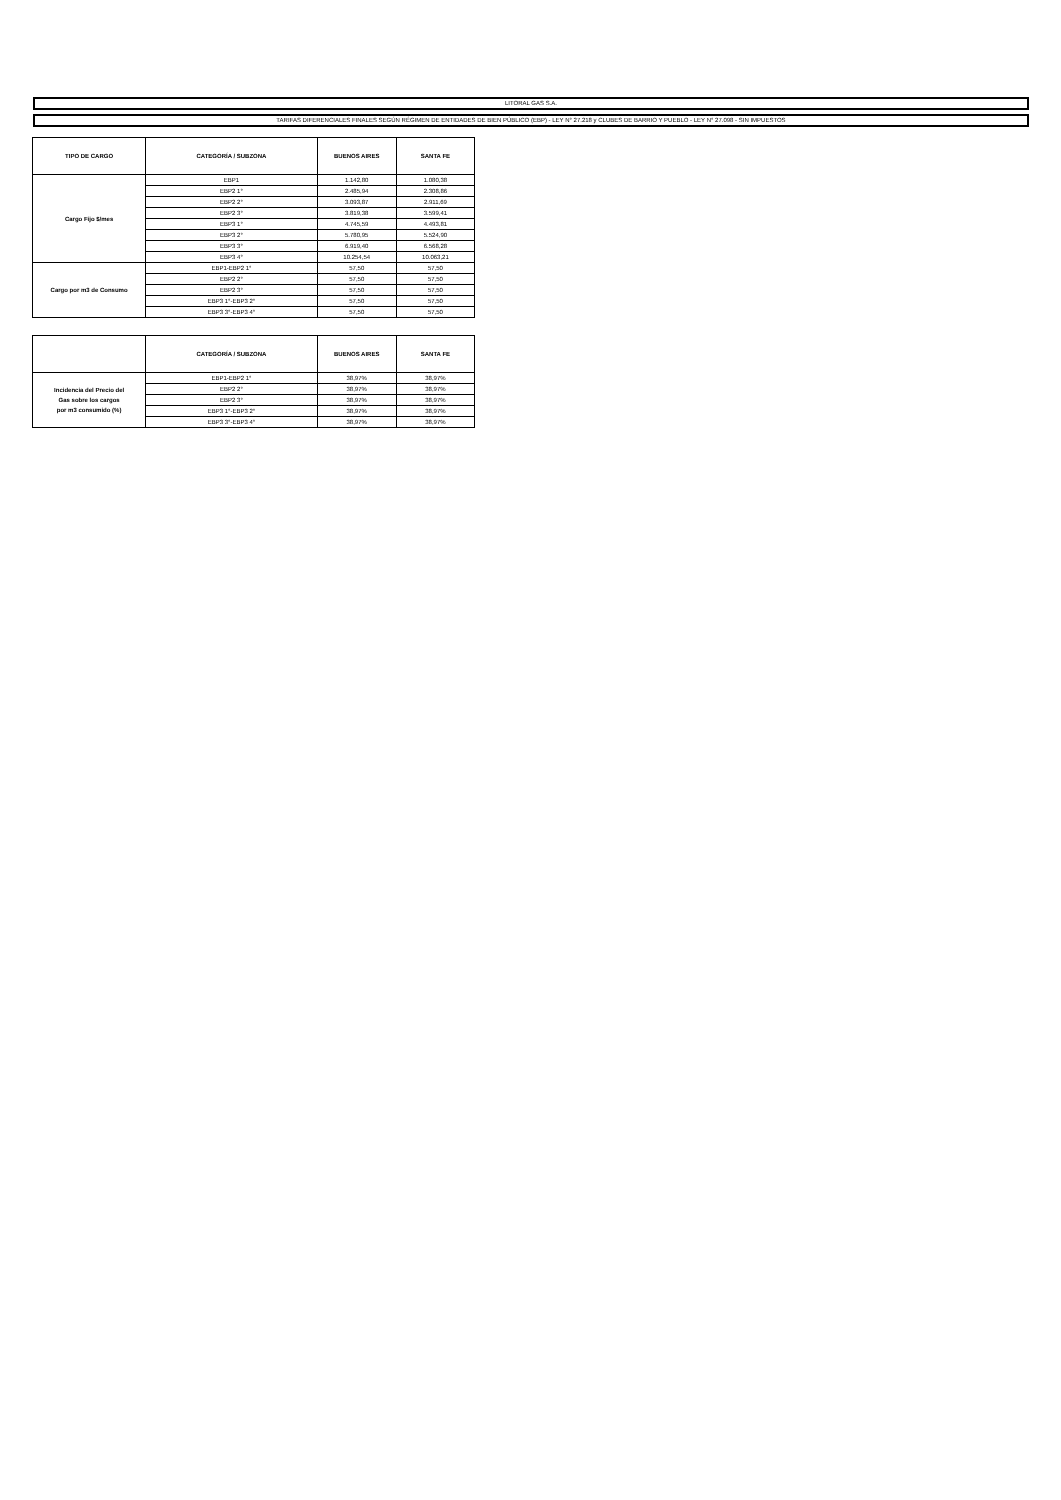LITORAL GAS S.A.
TARIFAS DIFERENCIALES FINALES SEGÚN RÉGIMEN DE ENTIDADES DE BIEN PÚBLICO (EBP) - LEY N° 27.218 y CLUBES DE BARRIO Y PUEBLO - LEY N° 27.098 - SIN IMPUESTOS
| TIPO DE CARGO | CATEGORÍA / SUBZONA | BUENOS AIRES | SANTA FE |
| --- | --- | --- | --- |
| Cargo Fijo $/mes | EBP1 | 1.142,80 | 1.080,38 |
| | EBP2 1° | 2.485,94 | 2.308,86 |
| | EBP2 2° | 3.093,87 | 2.911,69 |
| | EBP2 3° | 3.819,38 | 3.599,41 |
| | EBP3 1° | 4.745,59 | 4.493,81 |
| | EBP3 2° | 5.780,95 | 5.524,90 |
| | EBP3 3° | 6.919,40 | 6.568,28 |
| | EBP3 4° | 10.254,54 | 10.063,21 |
| Cargo por m3 de Consumo | EBP1-EBP2 1° | 57,50 | 57,50 |
| | EBP2 2° | 57,50 | 57,50 |
| | EBP2 3° | 57,50 | 57,50 |
| | EBP3 1°-EBP3 2° | 57,50 | 57,50 |
| | EBP3 3°-EBP3 4° | 57,50 | 57,50 |
| | CATEGORÍA / SUBZONA | BUENOS AIRES | SANTA FE |
| --- | --- | --- | --- |
| Incidencia del Precio del Gas sobre los cargos por m3 consumido (%) | EBP1-EBP2 1° | 38,97% | 38,97% |
| | EBP2 2° | 38,97% | 38,97% |
| | EBP2 3° | 38,97% | 38,97% |
| | EBP3 1°-EBP3 2° | 38,97% | 38,97% |
| | EBP3 3°-EBP3 4° | 38,97% | 38,97% |